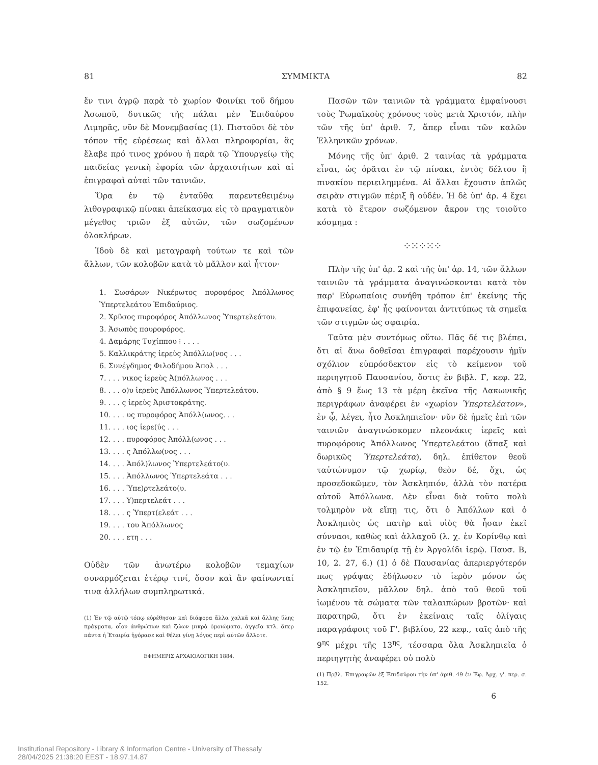81 ΣΥΜΜΙΚΤΑ 82
ἔν τινι ἀγρῷ παρὰ τὸ χωρίον Φοινίκι τοῦ δήμου Ἀσωποῦ, δυτικῶς τῆς πάλαι μὲν Ἐπιδαύρου Λιμηρᾶς, νῦν δὲ Μονεμβασίας (1). Πιστοῦσι δὲ τὸν τόπον τῆς εὑρέσεως καὶ ἄλλαι πληροφορίαι, ἃς ἔλαβε πρό τινος χρόνου ἡ παρὰ τῷ Ὑπουργείῳ τῆς παιδείας γενικὴ ἐφορία τῶν ἀρχαιοτήτων καὶ αἱ ἐπιγραφαὶ αὐταὶ τῶν ταινιῶν.
Ὅρα ἐν τῷ ἐνταῦθα παρεντεθειμένῳ λιθογραφικῷ πίνακι ἀπείκασμα εἰς τὸ πραγματικὸν μέγεθος τριῶν ἐξ αὐτῶν, τῶν σωζομένων ὁλοκλήρων.
Ἰδοὺ δὲ καὶ μεταγραφὴ τούτων τε καὶ τῶν ἄλλων, τῶν κολοβῶν κατὰ τὸ μᾶλλον καὶ ἧττον·
1. Σωσάρων Νικέρωτος πυροφόρος Ἀπόλλωνος Ὑπερτελεάτου Ἐπιδαύριος.
2. Χρῦσος πυροφόρος Ἀπόλλωνος Ὑπερτελεάτου.
3. Ἀσωπὸς πουροφόρος.
4. Δαμάρης Τυχίππου ⁝ . . . .
5. Καλλικράτης ἱερεὺς Ἀπόλλω(νος . . .
6. Συνέγδημος Φιλοδήμου Ἀπολ . . .
7. . . . νικος ἱερεὺς Ἀ(πόλλωνος . . .
8. . . . ο)υ ἱερεὺς Ἀπόλλωνος Ὑπερτελεάτου.
9. . . . ς ἱερεὺς Ἀριστοκράτης.
10. . . . υς πυροφόρος Ἀπόλλ(ωνος. . .
11. . . . ιος ἱερε(ύς . . .
12. . . . πυροφόρος Ἀπόλλ(ωνος . . .
13. . . . ς Ἀπόλλω(νος . . .
14. . . . Ἀπόλ)λωνος Ὑπερτελεάτο(υ.
15. . . . Ἀπόλλωνος Ὑπερτελεάτα . . .
16. . . . Ὑπε)ρτελεάτο(υ.
17. . . . Υ)περτελεάτ . . .
18. . . . ς Ὑπερτ(ελεάτ . . .
19. . . . του Ἀπόλλωνος
20. . . . ετη . . .
Οὐδὲν τῶν ἀνωτέρω κολοβῶν τεμαχίων συναρμόζεται ἑτέρῳ τινί, ὅσον καὶ ἂν φαίνωνταί τινα ἀλλήλων συμπληρωτικά.
(1) Ἐν τῷ αὐτῷ τόπῳ εὑρέθησαν καὶ διάφορα ἄλλα χαλκᾶ καὶ ἄλλης ὕλης πράγματα, οἷον ἀνθρώπων καὶ ζώων μικρὰ ὁμοιώματα, ἀγγεῖα κτλ. ἅπερ πάντα ἡ Ἑταιρία ἠγόρασε καὶ θέλει γίνῃ λόγος περὶ αὐτῶν ἄλλοτε.
ΕΦΗΜΕΡΙΣ ΑΡΧΑΙΟΛΟΓΙΚΗ 1884.
Πασῶν τῶν ταινιῶν τὰ γράμματα ἐμφαίνουσι τοὺς Ῥωμαϊκοὺς χρόνους τοὺς μετὰ Χριστόν, πλὴν τῶν τῆς ὑπ' ἀριθ. 7, ἅπερ εἶναι τῶν καλῶν Ἑλληνικῶν χρόνων.
Μόνης τῆς ὑπ' ἀριθ. 2 ταινίας τὰ γράμματα εἶναι, ὡς ὁρᾶται ἐν τῷ πίνακι, ἐντὸς δέλτου ἢ πινακίου περιειλημμένα. Αἱ ἄλλαι ἔχουσιν ἁπλῶς σειρὰν στιγμῶν πέριξ ἢ οὐδέν. Ἡ δὲ ὑπ' ἀρ. 4 ἔχει κατὰ τὸ ἕτερον σωζόμενον ἄκρον της τοιοῦτο κόσμημα :
⁘⁙⁘⁙⁘
Πλὴν τῆς ὑπ' ἀρ. 2 καὶ τῆς ὑπ' ἀρ. 14, τῶν ἄλλων ταινιῶν τὰ γράμματα ἀναγινώσκονται κατὰ τὸν παρ' Εὐρωπαίοις συνήθη τρόπον ἐπ' ἐκείνης τῆς ἐπιφανείας, ἐφ' ἧς φαίνονται ἀντιτύπως τὰ σημεῖα τῶν στιγμῶν ὡς σφαιρία.
Ταῦτα μὲν συντόμως οὕτω. Πᾶς δέ τις βλέπει, ὅτι αἱ ἄνω δοθεῖσαι ἐπιγραφαὶ παρέχουσιν ἡμῖν σχόλιον εὐπρόσδεκτον εἰς τὸ κείμενον τοῦ περιηγητοῦ Παυσανίου, ὅστις ἐν βιβλ. Γ, κεφ. 22, ἀπὸ § 9 ἕως 13 τὰ μέρη ἐκεῖνα τῆς Λακωνικῆς περιγράφων ἀναφέρει ἐν «χωρίον Ὑπερτελέατον», ἐν ᾧ, λέγει, ἦτο Ἀσκληπιεῖον· νῦν δὲ ἡμεῖς ἐπὶ τῶν ταινιῶν ἀναγινώσκομεν πλεονάκις ἱερεῖς καὶ πυροφόρους Ἀπόλλωνος Ὑπερτελεάτου (ἅπαξ καὶ δωρικῶς Ὑπερτελεάτα), δηλ. ἐπίθετον θεοῦ ταὐτώνυμον τῷ χωρίῳ, θεὸν δέ, ὄχι, ὡς προσεδοκῶμεν, τὸν Ἀσκληπιόν, ἀλλὰ τὸν πατέρα αὐτοῦ Ἀπόλλωνα. Δὲν εἶναι διὰ τοῦτο πολὺ τολμηρὸν νὰ εἴπῃ τις, ὅτι ὁ Ἀπόλλων καὶ ὁ Ἀσκληπιὸς ὡς πατὴρ καὶ υἱὸς θὰ ἦσαν ἐκεῖ σύνναοι, καθὼς καὶ ἀλλαχοῦ (λ. χ. ἐν Κορίνθῳ καὶ ἐν τῷ ἐν Ἐπιδαυρίᾳ τῇ ἐν Ἀργολίδι ἱερῷ. Παυσ. Β, 10, 2. 27, 6.) (1) ὁ δὲ Παυσανίας ἀπεριεργότερόν πως γράψας ἐδήλωσεν τὸ ἱερὸν μόνον ὡς Ἀσκληπιεῖον, μᾶλλον δηλ. ἀπὸ τοῦ θεοῦ τοῦ ἰωμένου τὰ σώματα τῶν ταλαιπώρων βροτῶν· καὶ παρατηρῶ, ὅτι ἐν ἐκείναις ταῖς ὀλίγαις παραγράφοις τοῦ Γ'. βιβλίου, 22 κεφ., ταῖς ἀπὸ τῆς 9<sup>ης</sup> μέχρι τῆς 13<sup>ης</sup>, τέσσαρα ὅλα Ἀσκληπιεῖα ὁ περιηγητὴς ἀναφέρει οὐ πολὺ
(1) Πρβλ. Ἐπιγραφῶν ἐξ Ἐπιδαύρου τὴν ὑπ' ἀριθ. 49 ἐν Ἐφ. Ἀρχ. γ'. περ. σ. 152.
6
Institutional Repository - Library & Information Centre - University of Thessaly
28/04/2025 21:38:20 EEST - 18.97.14.87